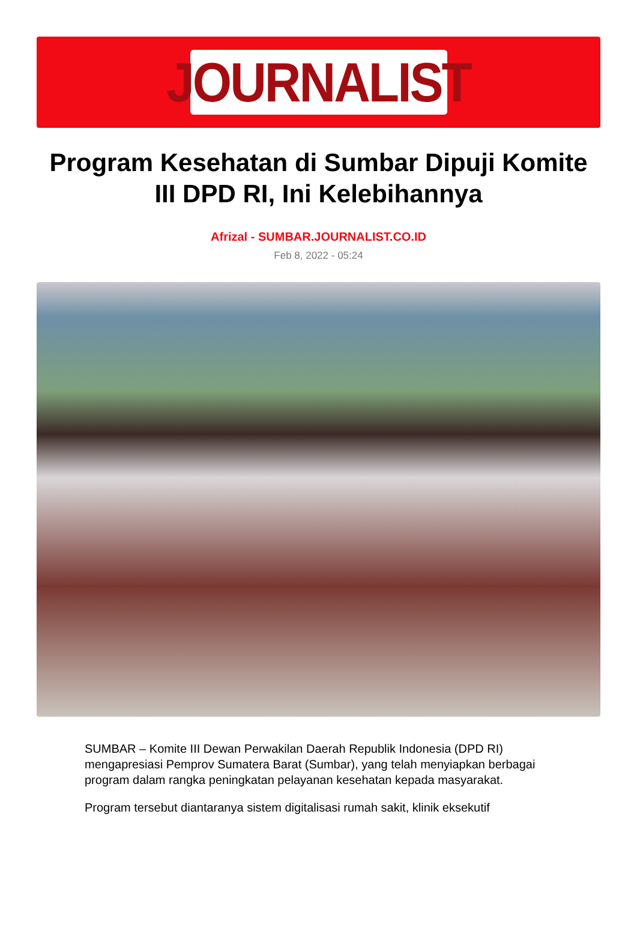JOURNALIST
Program Kesehatan di Sumbar Dipuji Komite III DPD RI, Ini Kelebihannya
Afrizal - SUMBAR.JOURNALIST.CO.ID
Feb 8, 2022 - 05:24
SUMBAR – Komite III Dewan Perwakilan Daerah Republik Indonesia (DPD RI) mengapresiasi Pemprov Sumatera Barat (Sumbar), yang telah menyiapkan berbagai program dalam rangka peningkatan pelayanan kesehatan kepada masyarakat.
Program tersebut diantaranya sistem digitalisasi rumah sakit, klinik eksekutif